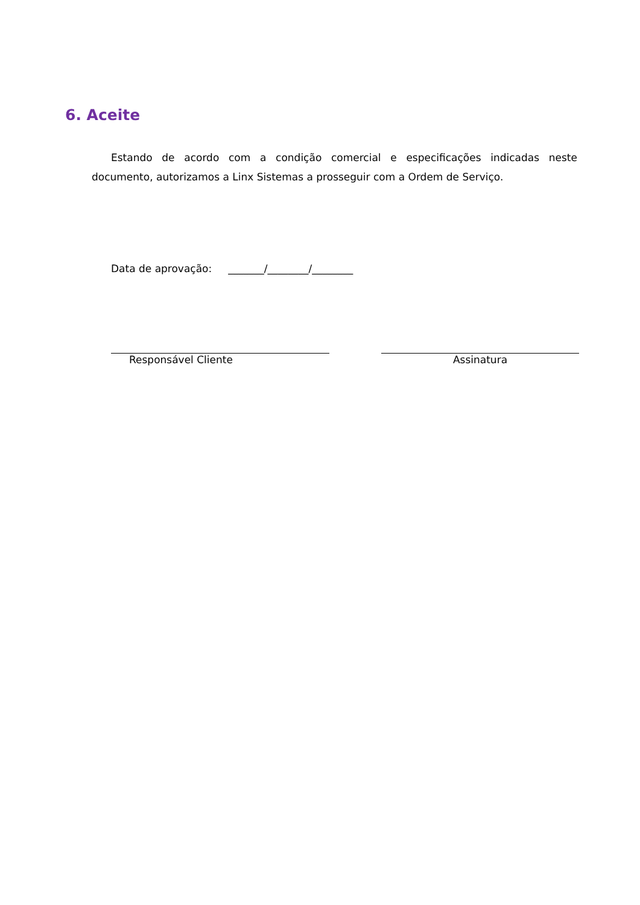6. Aceite
Estando de acordo com a condição comercial e especificações indicadas neste documento, autorizamos a Linx Sistemas a prosseguir com a Ordem de Serviço.
Data de aprovação: _______/________/________
Responsável Cliente Assinatura